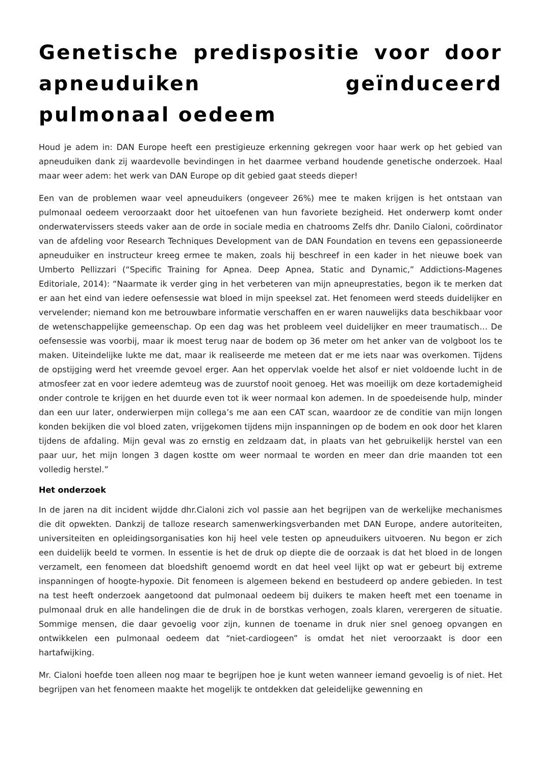Genetische predispositie voor door apneuduiken geïnduceerd pulmonaal oedeem
Houd je adem in: DAN Europe heeft een prestigieuze erkenning gekregen voor haar werk op het gebied van apneuduiken dank zij waardevolle bevindingen in het daarmee verband houdende genetische onderzoek. Haal maar weer adem: het werk van DAN Europe op dit gebied gaat steeds dieper!
Een van de problemen waar veel apneuduikers (ongeveer 26%) mee te maken krijgen is het ontstaan van pulmonaal oedeem veroorzaakt door het uitoefenen van hun favoriete bezigheid. Het onderwerp komt onder onderwatervissers steeds vaker aan de orde in sociale media en chatrooms Zelfs dhr. Danilo Cialoni, coördinator van de afdeling voor Research Techniques Development van de DAN Foundation en tevens een gepassioneerde apneuduiker en instructeur kreeg ermee te maken, zoals hij beschreef in een kader in het nieuwe boek van Umberto Pellizzari (“Specific Training for Apnea. Deep Apnea, Static and Dynamic,” Addictions-Magenes Editoriale, 2014): “Naarmate ik verder ging in het verbeteren van mijn apneuprestaties, begon ik te merken dat er aan het eind van iedere oefensessie wat bloed in mijn speeksel zat. Het fenomeen werd steeds duidelijker en vervelender; niemand kon me betrouwbare informatie verschaffen en er waren nauwelijks data beschikbaar voor de wetenschappelijke gemeenschap. Op een dag was het probleem veel duidelijker en meer traumatisch… De oefensessie was voorbij, maar ik moest terug naar de bodem op 36 meter om het anker van de volgboot los te maken. Uiteindelijke lukte me dat, maar ik realiseerde me meteen dat er me iets naar was overkomen. Tijdens de opstijging werd het vreemde gevoel erger. Aan het oppervlak voelde het alsof er niet voldoende lucht in de atmosfeer zat en voor iedere ademteug was de zuurstof nooit genoeg. Het was moeilijk om deze kortademigheid onder controle te krijgen en het duurde even tot ik weer normaal kon ademen. In de spoedeisende hulp, minder dan een uur later, onderwierpen mijn collega’s me aan een CAT scan, waardoor ze de conditie van mijn longen konden bekijken die vol bloed zaten, vrijgekomen tijdens mijn inspanningen op de bodem en ook door het klaren tijdens de afdaling. Mijn geval was zo ernstig en zeldzaam dat, in plaats van het gebruikelijk herstel van een paar uur, het mijn longen 3 dagen kostte om weer normaal te worden en meer dan drie maanden tot een volledig herstel.”
Het onderzoek
In de jaren na dit incident wijdde dhr.Cialoni zich vol passie aan het begrijpen van de werkelijke mechanismes die dit opwekten. Dankzij de talloze research samenwerkingsverbanden met DAN Europe, andere autoriteiten, universiteiten en opleidingsorganisaties kon hij heel vele testen op apneuduikers uitvoeren. Nu begon er zich een duidelijk beeld te vormen. In essentie is het de druk op diepte die de oorzaak is dat het bloed in de longen verzamelt, een fenomeen dat bloedshift genoemd wordt en dat heel veel lijkt op wat er gebeurt bij extreme inspanningen of hoogte-hypoxie. Dit fenomeen is algemeen bekend en bestudeerd op andere gebieden. In test na test heeft onderzoek aangetoond dat pulmonaal oedeem bij duikers te maken heeft met een toename in pulmonaal druk en alle handelingen die de druk in de borstkas verhogen, zoals klaren, verergeren de situatie. Sommige mensen, die daar gevoelig voor zijn, kunnen de toename in druk nier snel genoeg opvangen en ontwikkelen een pulmonaal oedeem dat “niet-cardiogeen” is omdat het niet veroorzaakt is door een hartafwijking.
Mr. Cialoni hoefde toen alleen nog maar te begrijpen hoe je kunt weten wanneer iemand gevoelig is of niet. Het begrijpen van het fenomeen maakte het mogelijk te ontdekken dat geleidelijke gewenning en